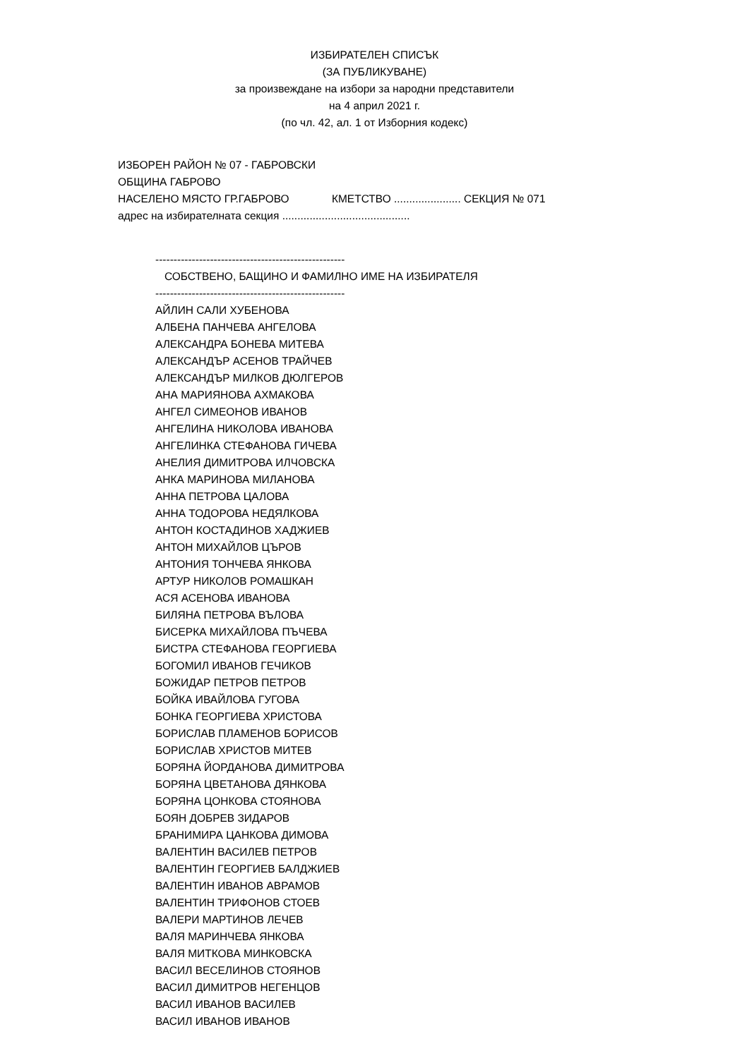ИЗБИРАТЕЛЕН СПИСЪК
(ЗА ПУБЛИКУВАНЕ)
за произвеждане на избори за народни представители
на 4 април 2021 г.
(по чл. 42, ал. 1 от Изборния кодекс)
ИЗБОРЕН РАЙОН № 07 - ГАБРОВСКИ
ОБЩИНА ГАБРОВО
НАСЕЛЕНО МЯСТО ГР.ГАБРОВО КМЕТСТВО ...................... СЕКЦИЯ № 071
адрес на избирателната секция ..........................................
----------------------------------------------------
СОБСТВЕНО, БАЩИНО И ФАМИЛНО ИМЕ НА ИЗБИРАТЕЛЯ
----------------------------------------------------
АЙЛИН САЛИ ХУБЕНОВА
АЛБЕНА ПАНЧЕВА АНГЕЛОВА
АЛЕКСАНДРА БОНЕВА МИТЕВА
АЛЕКСАНДЪР АСЕНОВ ТРАЙЧЕВ
АЛЕКСАНДЪР МИЛКОВ ДЮЛГЕРОВ
АНА МАРИЯНОВА АХМАКОВА
АНГЕЛ СИМЕОНОВ ИВАНОВ
АНГЕЛИНА НИКОЛОВА ИВАНОВА
АНГЕЛИНКА СТЕФАНОВА ГИЧЕВА
АНЕЛИЯ ДИМИТРОВА ИЛЧОВСКА
АНКА МАРИНОВА МИЛАНОВА
АННА ПЕТРОВА ЦАЛОВА
АННА ТОДОРОВА НЕДЯЛКОВА
АНТОН КОСТАДИНОВ ХАДЖИЕВ
АНТОН МИХАЙЛОВ ЦЪРОВ
АНТОНИЯ ТОНЧЕВА ЯНКОВА
АРТУР НИКОЛОВ РОМАШКАН
АСЯ АСЕНОВА ИВАНОВА
БИЛЯНА ПЕТРОВА ВЪЛОВА
БИСЕРКА МИХАЙЛОВА ПЪЧЕВА
БИСТРА СТЕФАНОВА ГЕОРГИЕВА
БОГОМИЛ ИВАНОВ ГЕЧИКОВ
БОЖИДАР ПЕТРОВ ПЕТРОВ
БОЙКА ИВАЙЛОВА ГУГОВА
БОНКА ГЕОРГИЕВА ХРИСТОВА
БОРИСЛАВ ПЛАМЕНОВ БОРИСОВ
БОРИСЛАВ ХРИСТОВ МИТЕВ
БОРЯНА ЙОРДАНОВА ДИМИТРОВА
БОРЯНА ЦВЕТАНОВА ДЯНКОВА
БОРЯНА ЦОНКОВА СТОЯНОВА
БОЯН ДОБРЕВ ЗИДАРОВ
БРАНИМИРА ЦАНКОВА ДИМОВА
ВАЛЕНТИН ВАСИЛЕВ ПЕТРОВ
ВАЛЕНТИН ГЕОРГИЕВ БАЛДЖИЕВ
ВАЛЕНТИН ИВАНОВ АВРАМОВ
ВАЛЕНТИН ТРИФОНОВ СТОЕВ
ВАЛЕРИ МАРТИНОВ ЛЕЧЕВ
ВАЛЯ МАРИНЧЕВА ЯНКОВА
ВАЛЯ МИТКОВА МИНКОВСКА
ВАСИЛ ВЕСЕЛИНОВ СТОЯНОВ
ВАСИЛ ДИМИТРОВ НЕГЕНЦОВ
ВАСИЛ ИВАНОВ ВАСИЛЕВ
ВАСИЛ ИВАНОВ ИВАНОВ